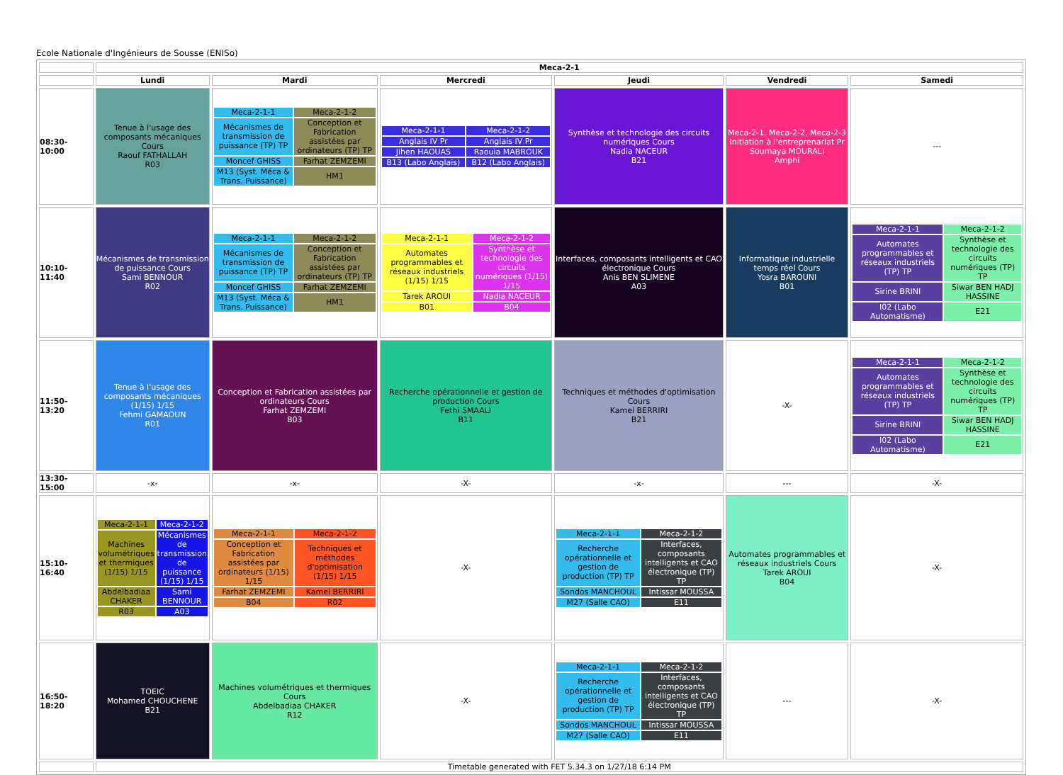Ecole Nationale d'Ingénieurs de Sousse (ENISo)
| | Meca-2-1 | | | | | |
| | Lundi | Mardi | Mercredi | Jeudi | Vendredi | Samedi |
| 08:30-10:00 | Tenue à l'usage des composants mécaniques Cours Raouf FATHALLAH R03 | / Meca-2-1-1 / Meca-2-1-2 / / Mécanismes de transmission de puissance (TP) TP / Conception et Fabrication assistées par ordinateurs (TP) TP / / Moncef GHISS / Farhat ZEMZEMI / / M13 (Syst. Méca & Trans. Puissance) / HM1 / | / Meca-2-1-1 / Meca-2-1-2 / / Anglais IV Pr / Anglais IV Pr / / Jihen HAOUAS / Raouia MABROUK / / B13 (Labo Anglais) / B12 (Labo Anglais) / | Synthèse et technologie des circuits numériques Cours Nadia NACEUR B21 | Meca-2-1, Meca-2-2, Meca-2-3 Initiation à l'entreprenariat Pr Soumaya MOURALI Amphi | --- |
| 10:10-11:40 | Mécanismes de transmission de puissance Cours Sami BENNOUR R02 | / Meca-2-1-1 / Meca-2-1-2 / / Mécanismes de transmission de puissance (TP) TP / Conception et Fabrication assistées par ordinateurs (TP) TP / / Moncef GHISS / Farhat ZEMZEMI / / M13 (Syst. Méca & Trans. Puissance) / HM1 / | / Meca-2-1-1 / Meca-2-1-2 / / Automates programmables et réseaux industriels (1/15) 1/15 / Synthèse et technologie des circuits numériques (1/15) 1/15 / / Tarek AROUI / Nadia NACEUR / / B01 / B04 / | Interfaces, composants intelligents et CAO électronique Cours Anis BEN SLIMENE A03 | Informatique industrielle temps réel Cours Yosra BAROUNI B01 | / Meca-2-1-1 / Meca-2-1-2 / / Automates programmables et réseaux industriels (TP) TP / Synthèse et technologie des circuits numériques (TP) TP / / Sirine BRINI / Siwar BEN HADJ HASSINE / / I02 (Labo Automatisme) / E21 / |
| 11:50-13:20 | Tenue à l'usage des composants mécaniques (1/15) 1/15 Fehmi GAMAOUN R01 | Conception et Fabrication assistées par ordinateurs Cours Farhat ZEMZEMI B03 | Recherche opérationnelle et gestion de production Cours Fethi SMAALI B11 | Techniques et méthodes d'optimisation Cours Kamel BERRIRI B21 | -X- | / Meca-2-1-1 / Meca-2-1-2 / / Automates programmables et réseaux industriels (TP) TP / Synthèse et technologie des circuits numériques (TP) TP / / Sirine BRINI / Siwar BEN HADJ HASSINE / / I02 (Labo Automatisme) / E21 / |
| 13:30-15:00 | -x- | -x- | -X- | -x- | --- | -X- |
| 15:10-16:40 | / Meca-2-1-1 / Meca-2-1-2 / / Machines volumétriques et thermiques (1/15) 1/15 / Mécanismes de transmission de puissance (1/15) 1/15 / / Abdelbadiaa CHAKER / Sami BENNOUR / / R03 / A03 / | / Meca-2-1-1 / Meca-2-1-2 / / Conception et Fabrication assistées par ordinateurs (1/15) 1/15 / Techniques et méthodes d'optimisation (1/15) 1/15 / / Farhat ZEMZEMI / Kamel BERRIRI / / B04 / R02 / | -X- | / Meca-2-1-1 / Meca-2-1-2 / / Recherche opérationnelle et gestion de production (TP) TP / Interfaces, composants intelligents et CAO électronique (TP) TP / / Sondos MANCHOUL / Intissar MOUSSA / / M27 (Salle CAO) / E11 / | Automates programmables et réseaux industriels Cours Tarek AROUI B04 | -X- |
| 16:50-18:20 | TOEIC Mohamed CHOUCHENE B21 | Machines volumétriques et thermiques Cours Abdelbadiaa CHAKER R12 | -X- | / Meca-2-1-1 / Meca-2-1-2 / / Recherche opérationnelle et gestion de production (TP) TP / Interfaces, composants intelligents et CAO électronique (TP) TP / / Sondos MANCHOUL / Intissar MOUSSA / / M27 (Salle CAO) / E11 / | --- | -X- |
| | Timetable generated with FET 5.34.3 on 1/27/18 6:14 PM | | | | | |